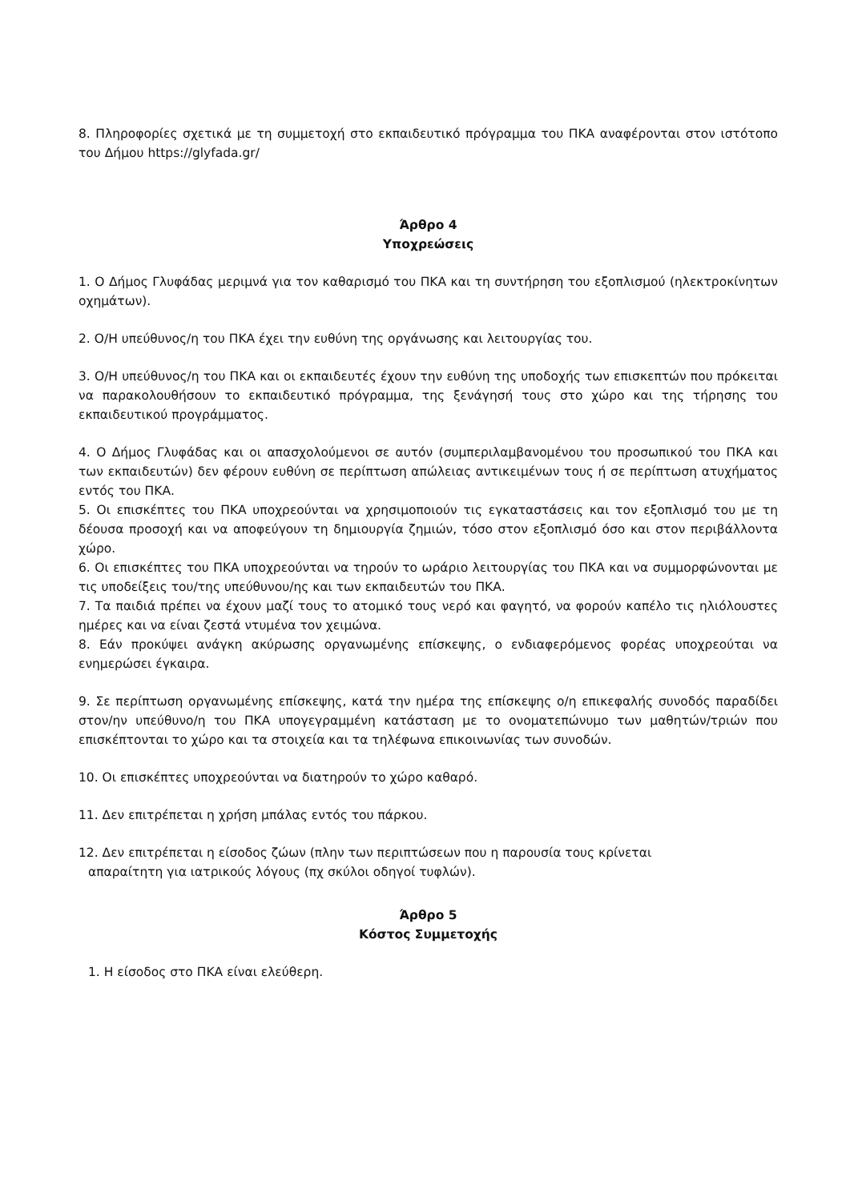8. Πληροφορίες σχετικά με τη συμμετοχή στο εκπαιδευτικό πρόγραμμα του ΠΚΑ αναφέρονται στον ιστότοπο του Δήμου https://glyfada.gr/
Άρθρο 4
Υποχρεώσεις
1. Ο Δήμος Γλυφάδας μεριμνά για τον καθαρισμό του ΠΚΑ και τη συντήρηση του εξοπλισμού (ηλεκτροκίνητων οχημάτων).
2. Ο/Η υπεύθυνος/η του ΠΚΑ έχει την ευθύνη της οργάνωσης και λειτουργίας του.
3. Ο/Η υπεύθυνος/η του ΠΚΑ και οι εκπαιδευτές έχουν την ευθύνη της υποδοχής των επισκεπτών που πρόκειται να παρακολουθήσουν το εκπαιδευτικό πρόγραμμα, της ξενάγησή τους στο χώρο και της τήρησης του εκπαιδευτικού προγράμματος.
4. Ο Δήμος Γλυφάδας και οι απασχολούμενοι σε αυτόν (συμπεριλαμβανομένου του προσωπικού του ΠΚΑ και των εκπαιδευτών) δεν φέρουν ευθύνη σε περίπτωση απώλειας αντικειμένων τους ή σε περίπτωση ατυχήματος εντός του ΠΚΑ.
5. Οι επισκέπτες του ΠΚΑ υποχρεούνται να χρησιμοποιούν τις εγκαταστάσεις και τον εξοπλισμό του με τη δέουσα προσοχή και να αποφεύγουν τη δημιουργία ζημιών, τόσο στον εξοπλισμό όσο και στον περιβάλλοντα χώρο.
6. Οι επισκέπτες του ΠΚΑ υποχρεούνται να τηρούν το ωράριο λειτουργίας του ΠΚΑ και να συμμορφώνονται με τις υποδείξεις του/της υπεύθυνου/ης και των εκπαιδευτών του ΠΚΑ.
7. Τα παιδιά πρέπει να έχουν μαζί τους το ατομικό τους νερό και φαγητό, να φορούν καπέλο τις ηλιόλουστες ημέρες και να είναι ζεστά ντυμένα τον χειμώνα.
8. Εάν προκύψει ανάγκη ακύρωσης οργανωμένης επίσκεψης, ο ενδιαφερόμενος φορέας υποχρεούται να ενημερώσει έγκαιρα.
9. Σε περίπτωση οργανωμένης επίσκεψης, κατά την ημέρα της επίσκεψης ο/η επικεφαλής συνοδός παραδίδει στον/ην υπεύθυνο/η του ΠΚΑ υπογεγραμμένη κατάσταση με το ονοματεπώνυμο των μαθητών/τριών που επισκέπτονται το χώρο και τα στοιχεία και τα τηλέφωνα επικοινωνίας των συνοδών.
10. Οι επισκέπτες υποχρεούνται να διατηρούν το χώρο καθαρό.
11. Δεν επιτρέπεται η χρήση μπάλας εντός του πάρκου.
12. Δεν επιτρέπεται η είσοδος ζώων (πλην των περιπτώσεων που η παρουσία τους κρίνεται
απαραίτητη για ιατρικούς λόγους (πχ σκύλοι οδηγοί τυφλών).
Άρθρο 5
Κόστος Συμμετοχής
1. Η είσοδος στο ΠΚΑ είναι ελεύθερη.